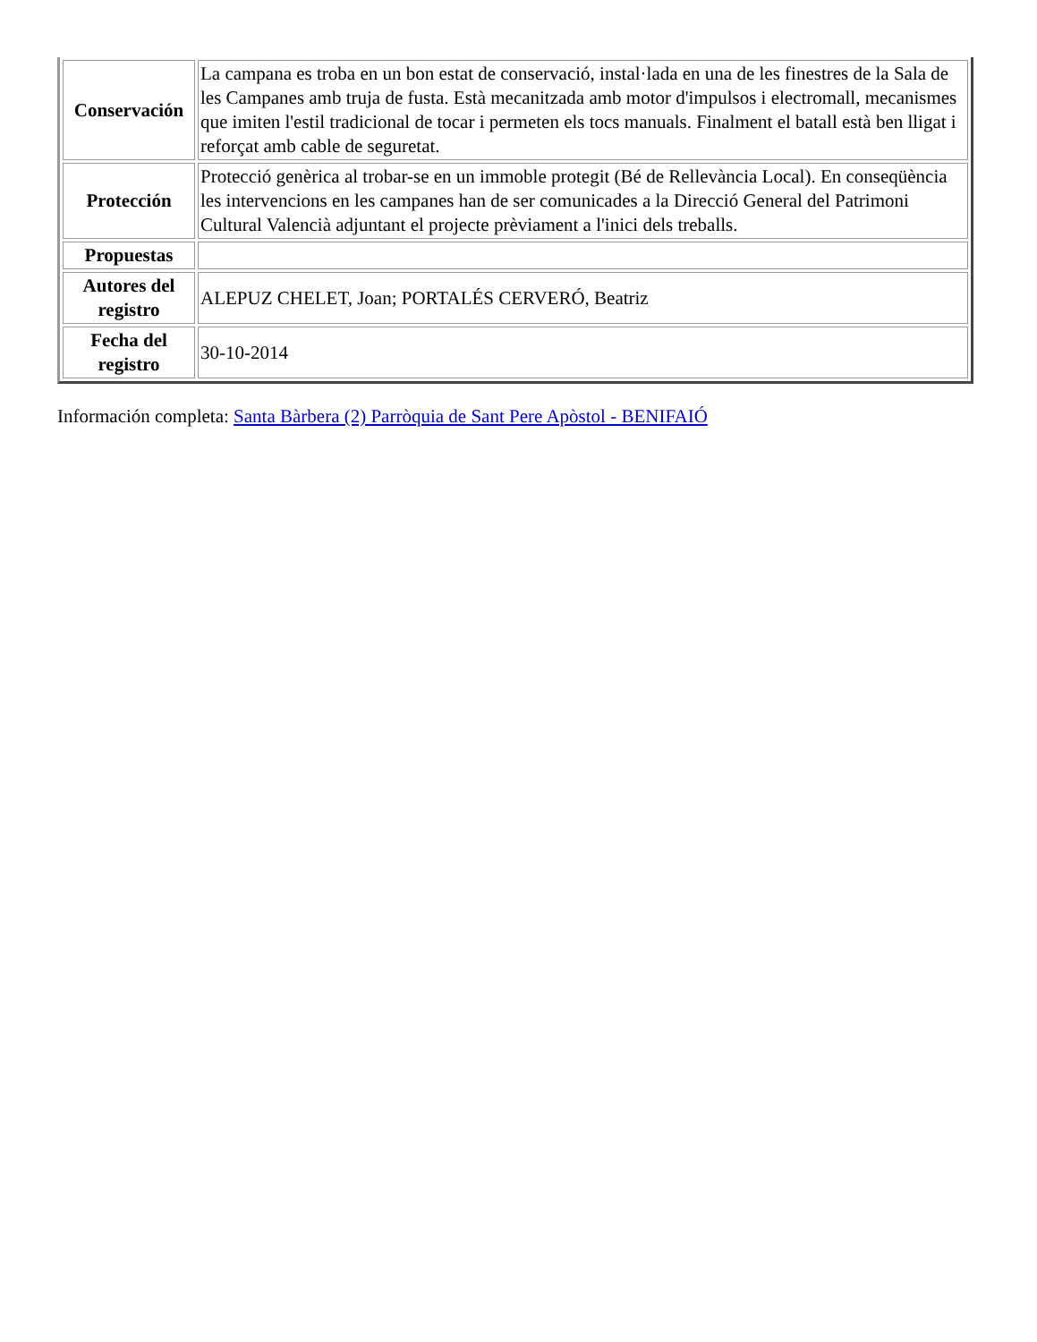| Conservación | La campana es troba en un bon estat de conservació, instal·lada en una de les finestres de la Sala de les Campanes amb truja de fusta. Està mecanitzada amb motor d'impulsos i electromall, mecanismes que imiten l'estil tradicional de tocar i permeten els tocs manuals. Finalment el batall està ben lligat i reforçat amb cable de seguretat. |
| Protección | Protecció genèrica al trobar-se en un immoble protegit (Bé de Rellevància Local). En conseqüència les intervencions en les campanes han de ser comunicades a la Direcció General del Patrimoni Cultural Valencià adjuntant el projecte prèviament a l'inici dels treballs. |
| Propuestas | |
| Autores del registro | ALEPUZ CHELET, Joan; PORTALÉS CERVERÓ, Beatriz |
| Fecha del registro | 30-10-2014 |
Información completa: Santa Bàrbera (2) Parròquia de Sant Pere Apòstol - BENIFAIÓ